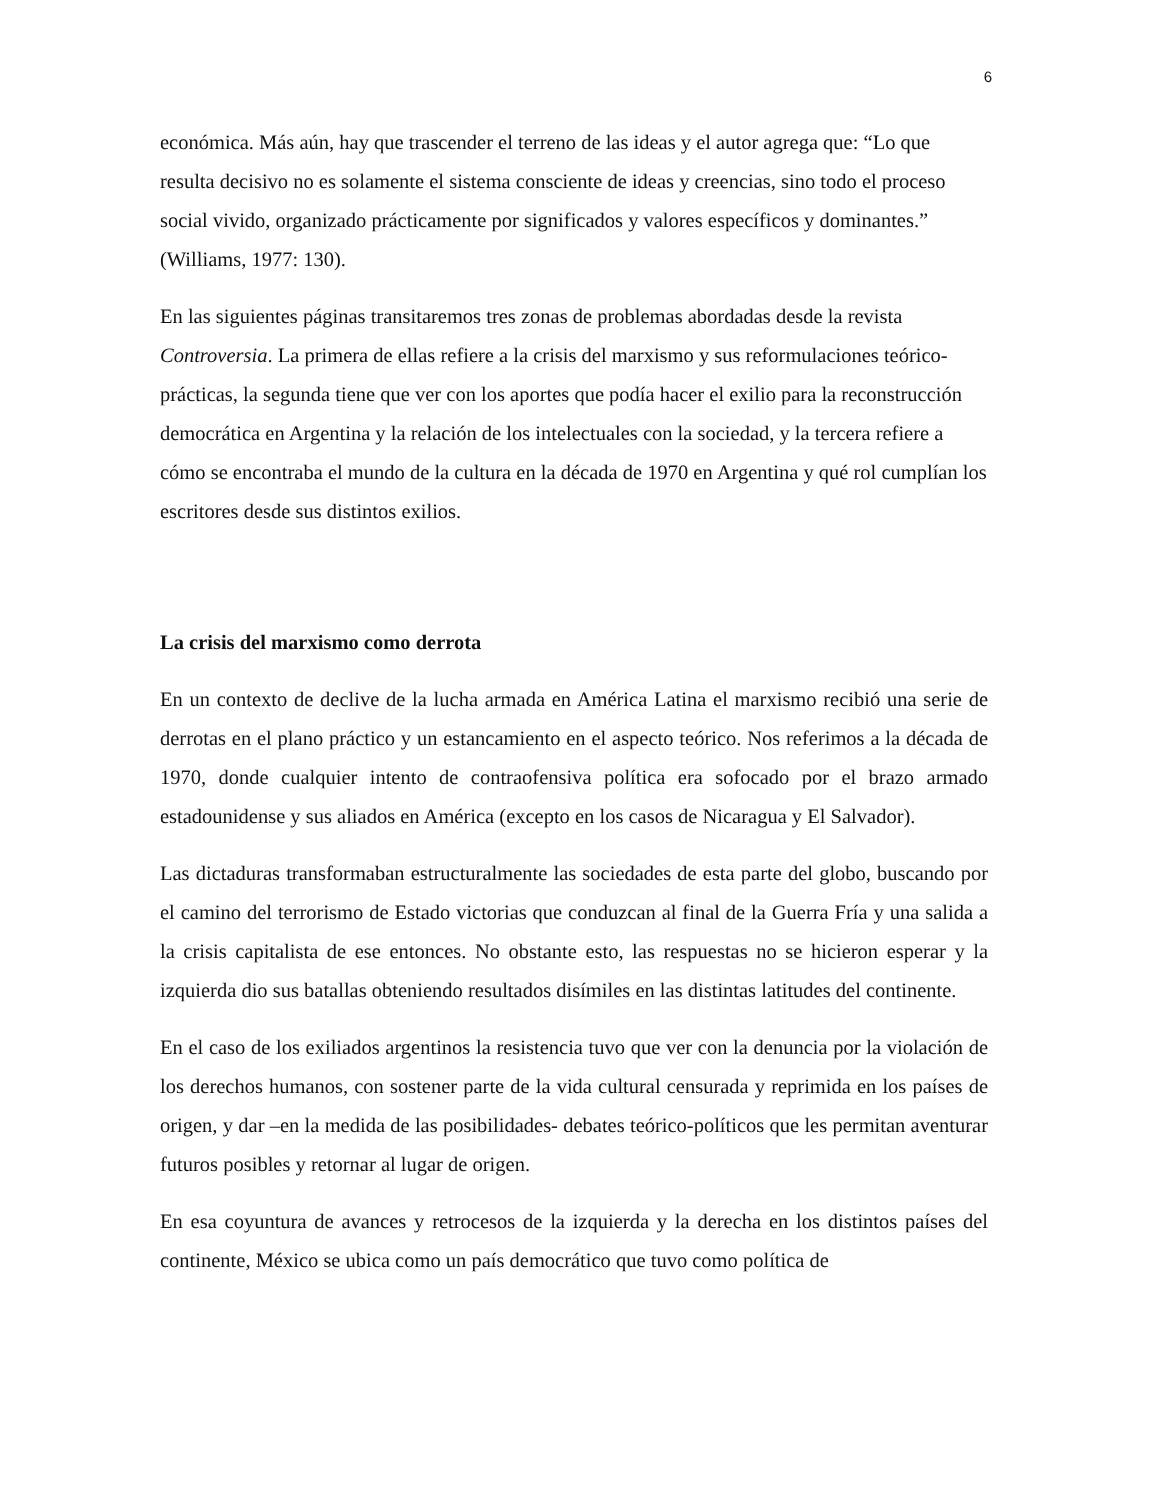6
económica. Más aún, hay que trascender el terreno de las ideas y el autor agrega que: “Lo que resulta decisivo no es solamente el sistema consciente de ideas y creencias, sino todo el proceso social vivido, organizado prácticamente por significados y valores específicos y dominantes.” (Williams, 1977: 130).
En las siguientes páginas transitaremos tres zonas de problemas abordadas desde la revista Controversia. La primera de ellas refiere a la crisis del marxismo y sus reformulaciones teórico-prácticas, la segunda tiene que ver con los aportes que podía hacer el exilio para la reconstrucción democrática en Argentina y la relación de los intelectuales con la sociedad, y la tercera refiere a cómo se encontraba el mundo de la cultura en la década de 1970 en Argentina y qué rol cumplían los escritores desde sus distintos exilios.
La crisis del marxismo como derrota
En un contexto de declive de la lucha armada en América Latina el marxismo recibió una serie de derrotas en el plano práctico y un estancamiento en el aspecto teórico. Nos referimos a la década de 1970, donde cualquier intento de contraofensiva política era sofocado por el brazo armado estadounidense y sus aliados en América (excepto en los casos de Nicaragua y El Salvador).
Las dictaduras transformaban estructuralmente las sociedades de esta parte del globo, buscando por el camino del terrorismo de Estado victorias que conduzcan al final de la Guerra Fría y una salida a la crisis capitalista de ese entonces. No obstante esto, las respuestas no se hicieron esperar y la izquierda dio sus batallas obteniendo resultados disímiles en las distintas latitudes del continente.
En el caso de los exiliados argentinos la resistencia tuvo que ver con la denuncia por la violación de los derechos humanos, con sostener parte de la vida cultural censurada y reprimida en los países de origen, y dar –en la medida de las posibilidades- debates teórico-políticos que les permitan aventurar futuros posibles y retornar al lugar de origen.
En esa coyuntura de avances y retrocesos de la izquierda y la derecha en los distintos países del continente, México se ubica como un país democrático que tuvo como política de